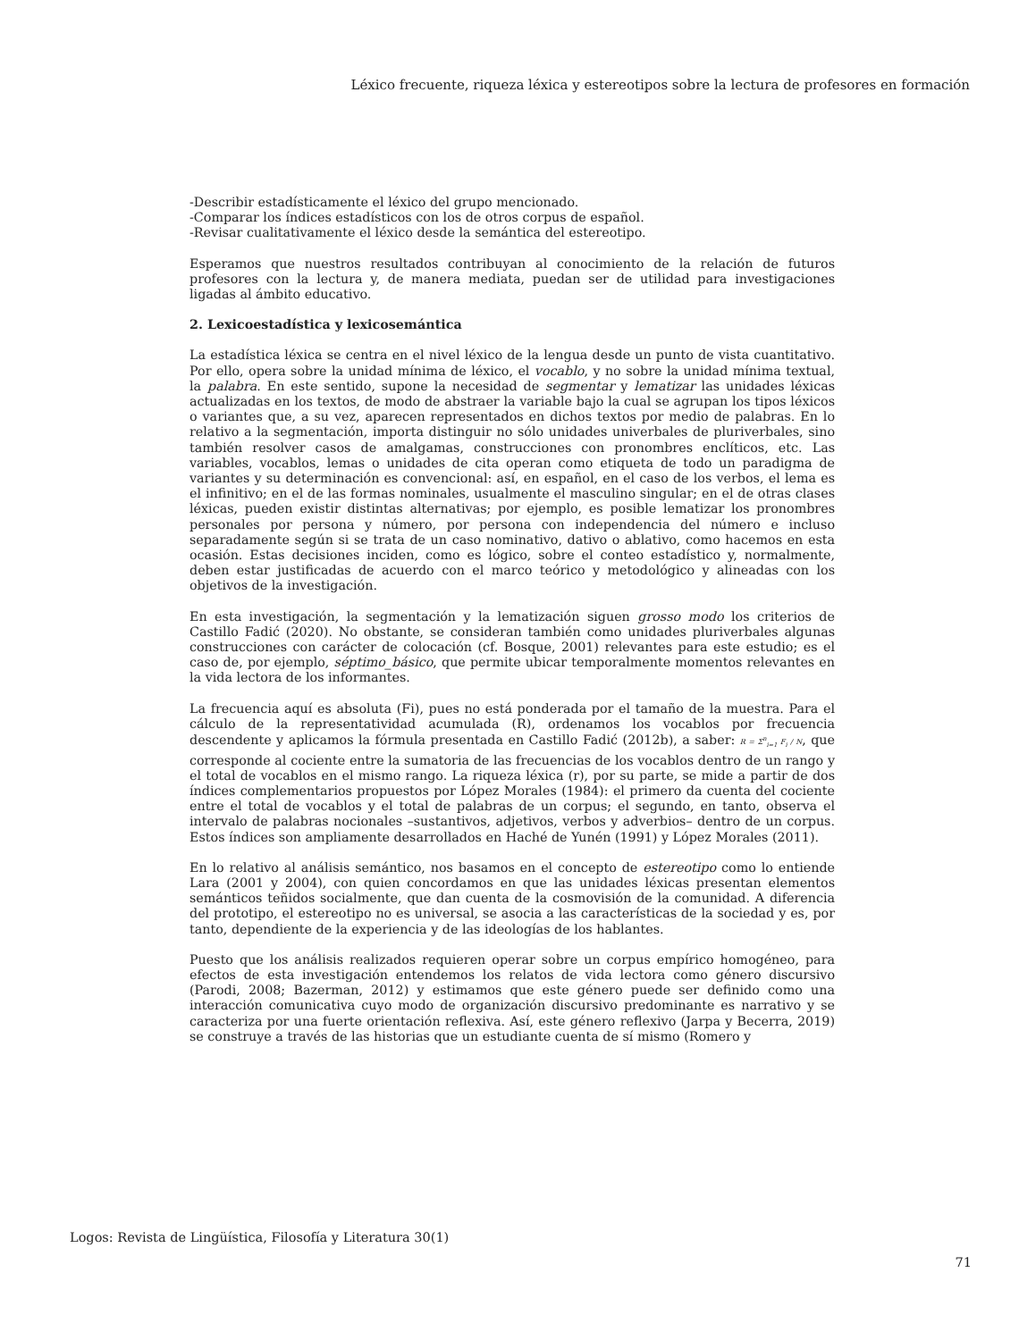Léxico frecuente, riqueza léxica y estereotipos sobre la lectura de profesores en formación
-Describir estadísticamente el léxico del grupo mencionado.
-Comparar los índices estadísticos con los de otros corpus de español.
-Revisar cualitativamente el léxico desde la semántica del estereotipo.
Esperamos que nuestros resultados contribuyan al conocimiento de la relación de futuros profesores con la lectura y, de manera mediata, puedan ser de utilidad para investigaciones ligadas al ámbito educativo.
2. Lexicoestadística y lexicosemántica
La estadística léxica se centra en el nivel léxico de la lengua desde un punto de vista cuantitativo. Por ello, opera sobre la unidad mínima de léxico, el vocablo, y no sobre la unidad mínima textual, la palabra. En este sentido, supone la necesidad de segmentar y lematizar las unidades léxicas actualizadas en los textos, de modo de abstraer la variable bajo la cual se agrupan los tipos léxicos o variantes que, a su vez, aparecen representados en dichos textos por medio de palabras. En lo relativo a la segmentación, importa distinguir no sólo unidades univerbales de pluriverbales, sino también resolver casos de amalgamas, construcciones con pronombres enclíticos, etc. Las variables, vocablos, lemas o unidades de cita operan como etiqueta de todo un paradigma de variantes y su determinación es convencional: así, en español, en el caso de los verbos, el lema es el infinitivo; en el de las formas nominales, usualmente el masculino singular; en el de otras clases léxicas, pueden existir distintas alternativas; por ejemplo, es posible lematizar los pronombres personales por persona y número, por persona con independencia del número e incluso separadamente según si se trata de un caso nominativo, dativo o ablativo, como hacemos en esta ocasión. Estas decisiones inciden, como es lógico, sobre el conteo estadístico y, normalmente, deben estar justificadas de acuerdo con el marco teórico y metodológico y alineadas con los objetivos de la investigación.
En esta investigación, la segmentación y la lematización siguen grosso modo los criterios de Castillo Fadić (2020). No obstante, se consideran también como unidades pluriverbales algunas construcciones con carácter de colocación (cf. Bosque, 2001) relevantes para este estudio; es el caso de, por ejemplo, séptimo_básico, que permite ubicar temporalmente momentos relevantes en la vida lectora de los informantes.
La frecuencia aquí es absoluta (Fi), pues no está ponderada por el tamaño de la muestra. Para el cálculo de la representatividad acumulada (R), ordenamos los vocablos por frecuencia descendente y aplicamos la fórmula presentada en Castillo Fadić (2012b), a saber: R = Σ<sup>n</sup><sub>i=1</sub> F<sub>i</sub> / N, que corresponde al cociente entre la sumatoria de las frecuencias de los vocablos dentro de un rango y el total de vocablos en el mismo rango. La riqueza léxica (r), por su parte, se mide a partir de dos índices complementarios propuestos por López Morales (1984): el primero da cuenta del cociente entre el total de vocablos y el total de palabras de un corpus; el segundo, en tanto, observa el intervalo de palabras nocionales –sustantivos, adjetivos, verbos y adverbios– dentro de un corpus. Estos índices son ampliamente desarrollados en Haché de Yunén (1991) y López Morales (2011).
En lo relativo al análisis semántico, nos basamos en el concepto de estereotipo como lo entiende Lara (2001 y 2004), con quien concordamos en que las unidades léxicas presentan elementos semánticos teñidos socialmente, que dan cuenta de la cosmovisión de la comunidad. A diferencia del prototipo, el estereotipo no es universal, se asocia a las características de la sociedad y es, por tanto, dependiente de la experiencia y de las ideologías de los hablantes.
Puesto que los análisis realizados requieren operar sobre un corpus empírico homogéneo, para efectos de esta investigación entendemos los relatos de vida lectora como género discursivo (Parodi, 2008; Bazerman, 2012) y estimamos que este género puede ser definido como una interacción comunicativa cuyo modo de organización discursivo predominante es narrativo y se caracteriza por una fuerte orientación reflexiva. Así, este género reflexivo (Jarpa y Becerra, 2019) se construye a través de las historias que un estudiante cuenta de sí mismo (Romero y
Logos: Revista de Lingüística, Filosofía y Literatura 30(1)
71